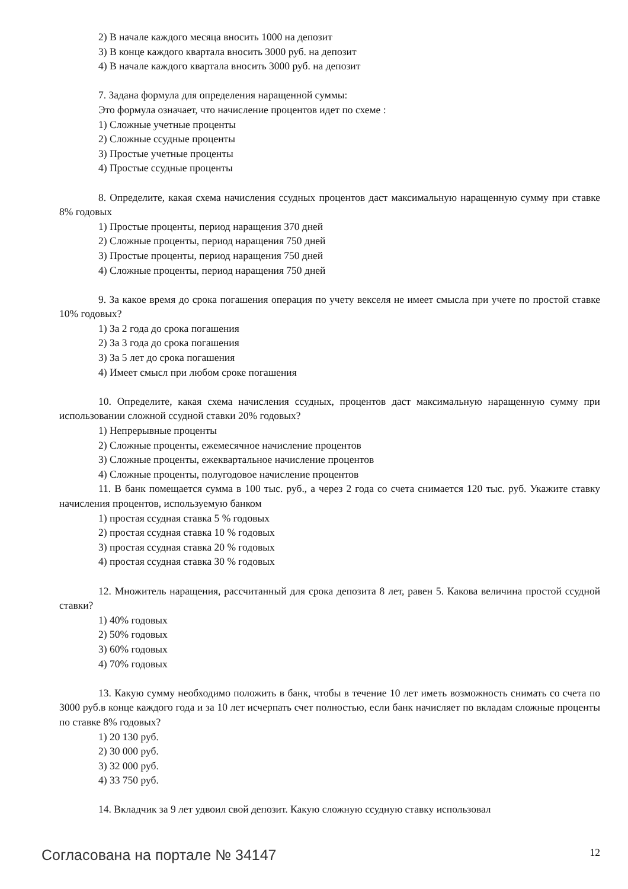2) В начале каждого месяца вносить 1000 на депозит
3) В конце каждого квартала вносить 3000 руб. на депозит
4) В начале каждого квартала вносить 3000 руб. на депозит
7. Задана формула для определения наращенной суммы:
Это формула означает, что начисление процентов идет по схеме :
1) Сложные учетные проценты
2) Сложные ссудные проценты
3) Простые учетные проценты
4) Простые ссудные проценты
8. Определите, какая схема начисления ссудных процентов даст максимальную наращенную сумму при ставке 8% годовых
1) Простые проценты, период наращения 370 дней
2) Сложные проценты, период наращения 750 дней
3) Простые проценты, период наращения 750 дней
4) Сложные проценты, период наращения 750 дней
9. За какое время до срока погашения операция по учету векселя не имеет смысла при учете по простой ставке 10% годовых?
1) За 2 года до срока погашения
2) За 3 года до срока погашения
3) За 5 лет до срока погашения
4) Имеет смысл при любом сроке погашения
10. Определите, какая схема начисления ссудных, процентов даст максимальную наращенную сумму при использовании сложной ссудной ставки 20% годовых?
1) Непрерывные проценты
2) Сложные проценты, ежемесячное начисление процентов
3) Сложные проценты, ежеквартальное начисление процентов
4) Сложные проценты, полугодовое начисление процентов
11. В банк помещается сумма в 100 тыс. руб., а через 2 года со счета снимается 120 тыс. руб. Укажите ставку начисления процентов, используемую банком
1) простая ссудная ставка 5 % годовых
2) простая ссудная ставка 10 % годовых
3) простая ссудная ставка 20 % годовых
4) простая ссудная ставка 30 % годовых
12. Множитель наращения, рассчитанный для срока депозита 8 лет, равен 5. Какова величина простой ссудной ставки?
1) 40% годовых
2) 50% годовых
3) 60% годовых
4) 70% годовых
13. Какую сумму необходимо положить в банк, чтобы в течение 10 лет иметь возможность снимать со счета по 3000 руб.в конце каждого года и за 10 лет исчерпать счет полностью, если банк начисляет по вкладам сложные проценты по ставке 8% годовых?
1) 20 130 руб.
2) 30 000 руб.
3) 32 000 руб.
4) 33 750 руб.
14. Вкладчик за 9 лет удвоил свой депозит. Какую сложную ссудную ставку использовал
Согласована на портале № 34147 12